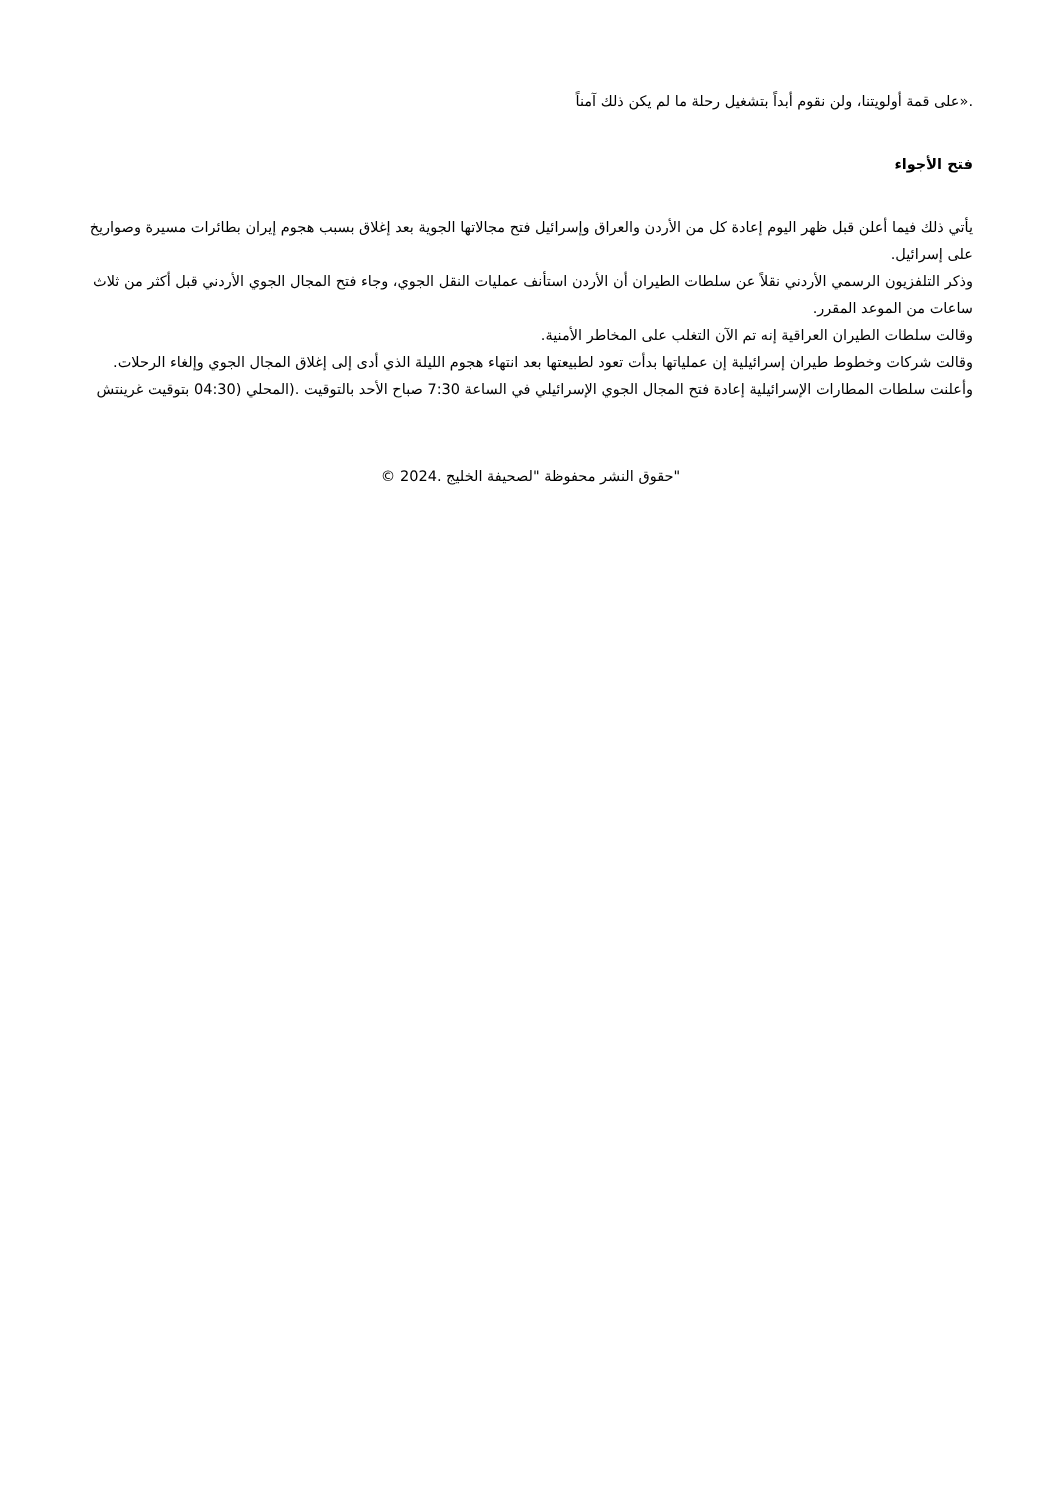.«على قمة أولويتنا، ولن نقوم أبداً بتشغيل رحلة ما لم يكن ذلك آمناً
فتح الأجواء
يأتي ذلك فيما أعلن قبل ظهر اليوم إعادة كل من الأردن والعراق وإسرائيل فتح مجالاتها الجوية بعد إغلاق بسبب هجوم إيران بطائرات مسيرة وصواريخ على إسرائيل.
وذكر التلفزيون الرسمي الأردني نقلاً عن سلطات الطيران أن الأردن استأنف عمليات النقل الجوي، وجاء فتح المجال الجوي الأردني قبل أكثر من ثلاث ساعات من الموعد المقرر.
وقالت سلطات الطيران العراقية إنه تم الآن التغلب على المخاطر الأمنية.
وقالت شركات وخطوط طيران إسرائيلية إن عملياتها بدأت تعود لطبيعتها بعد انتهاء هجوم الليلة الذي أدى إلى إغلاق المجال الجوي وإلغاء الرحلات.
وأعلنت سلطات المطارات الإسرائيلية إعادة فتح المجال الجوي الإسرائيلي في الساعة 7:30 صباح الأحد بالتوقيت .(المحلي (04:30 بتوقيت غرينتش
"حقوق النشر محفوظة "لصحيفة الخليج .2024 ©